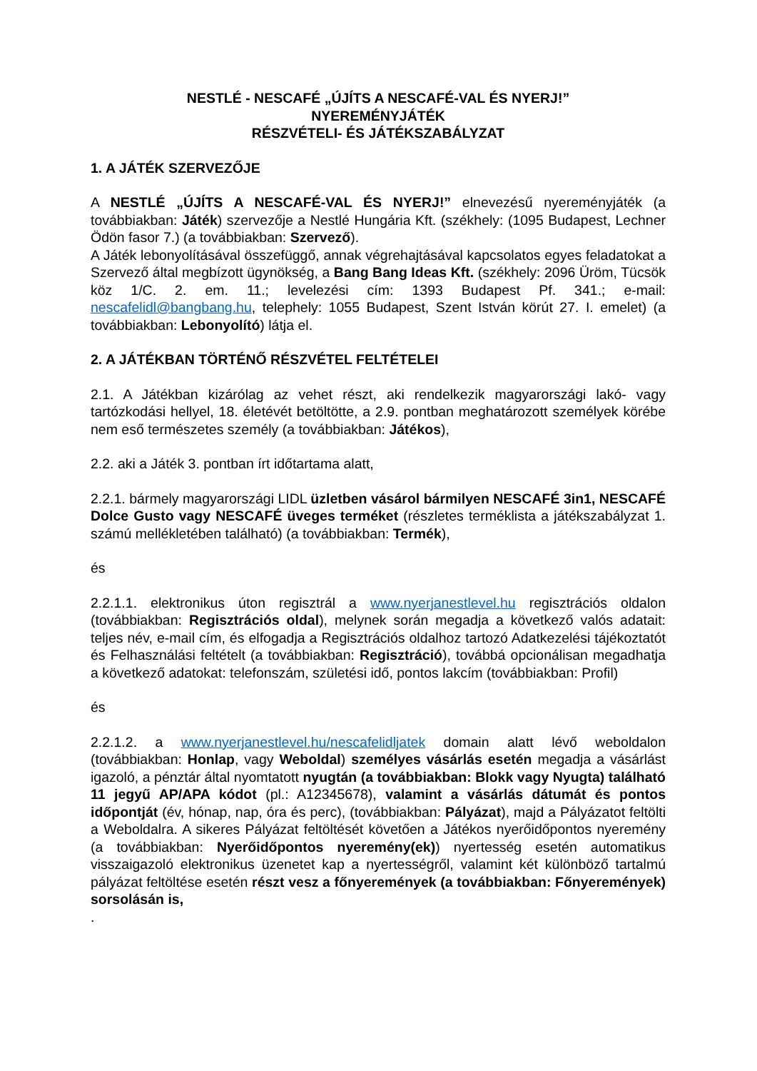NESTLÉ - NESCAFÉ „ÚJÍTS A NESCAFÉ-VAL ÉS NYERJ!”
NYEREMÉNYJÁTÉK
RÉSZVÉTELI- ÉS JÁTÉKSZABÁLYZAT
1. A JÁTÉK SZERVEZŐJE
A NESTLÉ „ÚJÍTS A NESCAFÉ-VAL ÉS NYERJ!” elnevezésű nyereményjáték (a továbbiakban: Játék) szervezője a Nestlé Hungária Kft. (székhely: (1095 Budapest, Lechner Ödön fasor 7.) (a továbbiakban: Szervező).
A Játék lebonyolításával összefüggő, annak végrehajtásával kapcsolatos egyes feladatokat a Szervező által megbízott ügynökség, a Bang Bang Ideas Kft. (székhely: 2096 Üröm, Tücsök köz 1/C. 2. em. 11.; levelezési cím: 1393 Budapest Pf. 341.; e-mail: nescafelidl@bangbang.hu, telephely: 1055 Budapest, Szent István körút 27. I. emelet) (a továbbiakban: Lebonyolító) látja el.
2. A JÁTÉKBAN TÖRTÉNŐ RÉSZVÉTEL FELTÉTELEI
2.1. A Játékban kizárólag az vehet részt, aki rendelkezik magyarországi lakó- vagy tartózkodási hellyel, 18. életévét betöltötte, a 2.9. pontban meghatározott személyek körébe nem eső természetes személy (a továbbiakban: Játékos),
2.2. aki a Játék 3. pontban írt időtartama alatt,
2.2.1. bármely magyarországi LIDL üzletben vásárol bármilyen NESCAFÉ 3in1, NESCAFÉ Dolce Gusto vagy NESCAFÉ üveges terméket (részletes terméklista a játékszabályzat 1. számú mellékletében található) (a továbbiakban: Termék),
és
2.2.1.1. elektronikus úton regisztrál a www.nyerjanestlevel.hu regisztrációs oldalon (továbbiakban: Regisztrációs oldal), melynek során megadja a következő valós adatait: teljes név, e-mail cím, és elfogadja a Regisztrációs oldalhoz tartozó Adatkezelési tájékoztatót és Felhasználási feltételt (a továbbiakban: Regisztráció), továbbá opcionálisan megadhatja a következő adatokat: telefonszám, születési idő, pontos lakcím (továbbiakban: Profil)
és
2.2.1.2. a www.nyerjanestlevel.hu/nescafelidljatek domain alatt lévő weboldalon (továbbiakban: Honlap, vagy Weboldal) személyes vásárlás esetén megadja a vásárlást igazoló, a pénztár által nyomtatott nyugtán (a továbbiakban: Blokk vagy Nyugta) található 11 jegyű AP/APA kódot (pl.: A12345678), valamint a vásárlás dátumát és pontos időpontját (év, hónap, nap, óra és perc), (továbbiakban: Pályázat), majd a Pályázatot feltölti a Weboldalra. A sikeres Pályázat feltöltését követően a Játékos nyerőidőpontos nyeremény (a továbbiakban: Nyerőidőpontos nyeremény(ek)) nyertesség esetén automatikus visszaigazoló elektronikus üzenetet kap a nyertességről, valamint két különböző tartalmú pályázat feltöltése esetén részt vesz a főnyeremények (a továbbiakban: Főnyeremények) sorsolásán is,
.